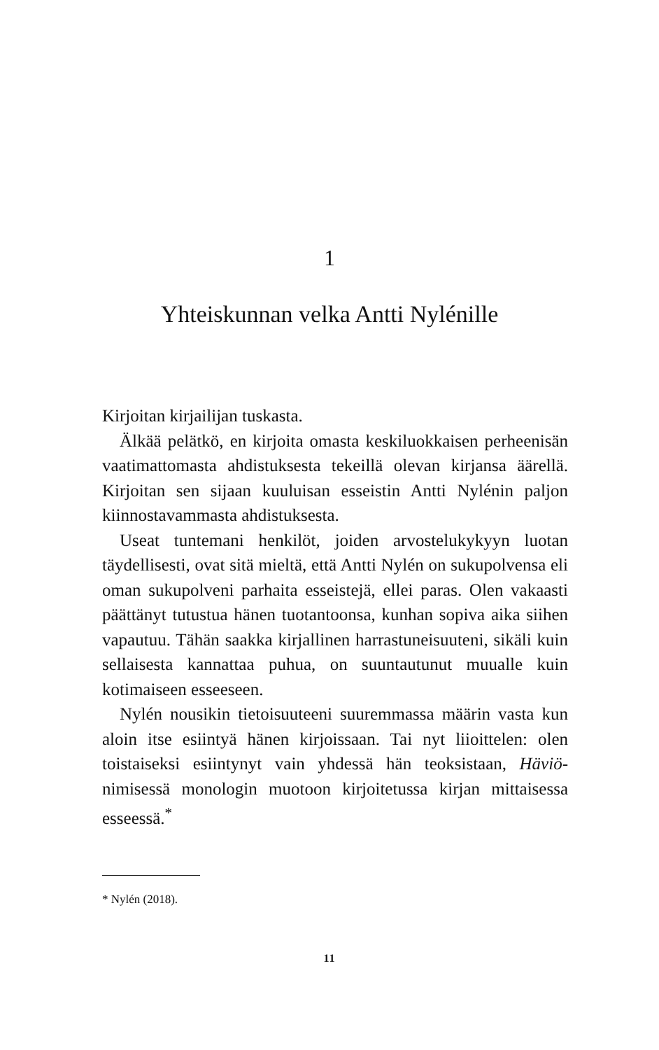1
Yhteiskunnan velka Antti Nylénille
Kirjoitan kirjailijan tuskasta.
Älkää pelätkö, en kirjoita omasta keskiluokkaisen perheenisän vaatimattomasta ahdistuksesta tekeillä olevan kirjansa äärellä. Kirjoitan sen sijaan kuuluisan esseistin Antti Nylénin paljon kiinnostavammasta ahdistuksesta.
Useat tuntemani henkilöt, joiden arvostelukykyyn luotan täydellisesti, ovat sitä mieltä, että Antti Nylén on sukupolvensa eli oman sukupolveni parhaita esseistejä, ellei paras. Olen vakaasti päättänyt tutustua hänen tuotantoonsa, kunhan sopiva aika siihen vapautuu. Tähän saakka kirjallinen harrastuneisuuteni, sikäli kuin sellaisesta kannattaa puhua, on suuntautunut muualle kuin kotimaiseen esseeseen.
Nylén nousikin tietoisuuteeni suuremmassa määrin vasta kun aloin itse esiintyä hänen kirjoissaan. Tai nyt liioittelen: olen toistaiseksi esiintynyt vain yhdessä hän teoksistaan, Häviö-nimisessä monologin muotoon kirjoitetussa kirjan mittaisessa esseessä.<sup>*</sup>
* Nylén (2018).
11